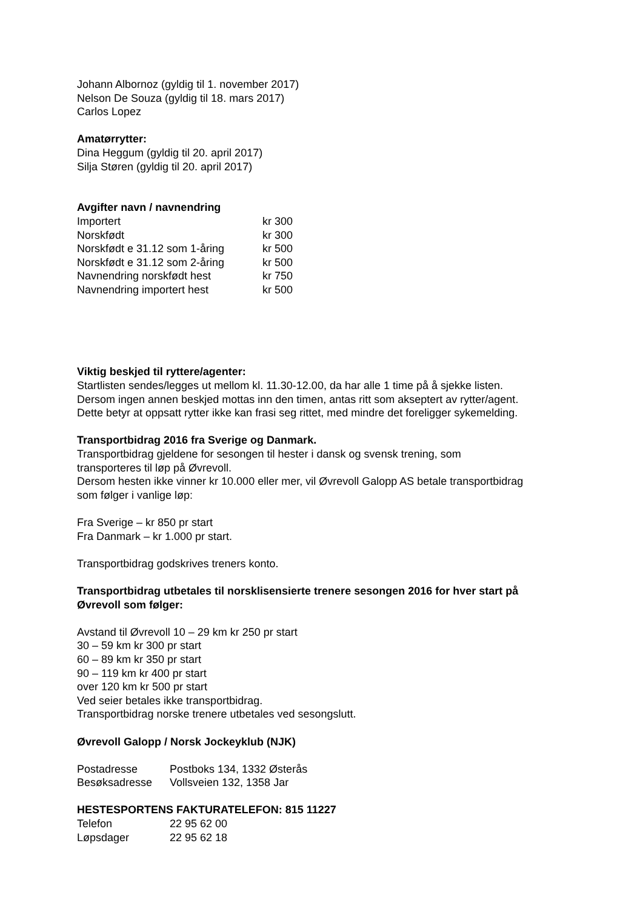Johann Albornoz (gyldig til 1. november 2017)
Nelson De Souza (gyldig til 18. mars 2017)
Carlos Lopez
Amatørrytter:
Dina Heggum (gyldig til 20. april 2017)
Silja Støren (gyldig til 20. april 2017)
Avgifter navn / navnendring
| Importert | kr 300 |
| Norskfødt | kr 300 |
| Norskfødt e 31.12 som 1-åring | kr 500 |
| Norskfødt e 31.12 som 2-åring | kr 500 |
| Navnendring norskfødt hest | kr 750 |
| Navnendring importert hest | kr 500 |
Viktig beskjed til ryttere/agenter:
Startlisten sendes/legges ut mellom kl. 11.30-12.00, da har alle 1 time på å sjekke listen.
Dersom ingen annen beskjed mottas inn den timen, antas ritt som akseptert av rytter/agent.
Dette betyr at oppsatt rytter ikke kan frasi seg rittet, med mindre det foreligger sykemelding.
Transportbidrag 2016 fra Sverige og Danmark.
Transportbidrag gjeldene for sesongen til hester i dansk og svensk trening, som
transporteres til løp på Øvrevoll.
Dersom hesten ikke vinner kr 10.000 eller mer, vil Øvrevoll Galopp AS betale transportbidrag
som følger i vanlige løp:
Fra Sverige – kr 850 pr start
Fra Danmark – kr 1.000 pr start.
Transportbidrag godskrives treners konto.
Transportbidrag utbetales til norsklisensierte trenere sesongen 2016 for hver start på
Øvrevoll som følger:
Avstand til Øvrevoll 10 – 29 km kr 250 pr start
30 – 59 km kr 300 pr start
60 – 89 km kr 350 pr start
90 – 119 km kr 400 pr start
over 120 km kr 500 pr start
Ved seier betales ikke transportbidrag.
Transportbidrag norske trenere utbetales ved sesongslutt.
Øvrevoll Galopp / Norsk Jockeyklub (NJK)
| Postadresse | Postboks 134, 1332 Østerås |
| Besøksadresse | Vollsveien 132, 1358 Jar |
HESTESPORTENS FAKTURATELEFON: 815 11227
| Telefon | 22 95 62 00 |
| Løpsdager | 22 95 62 18 |